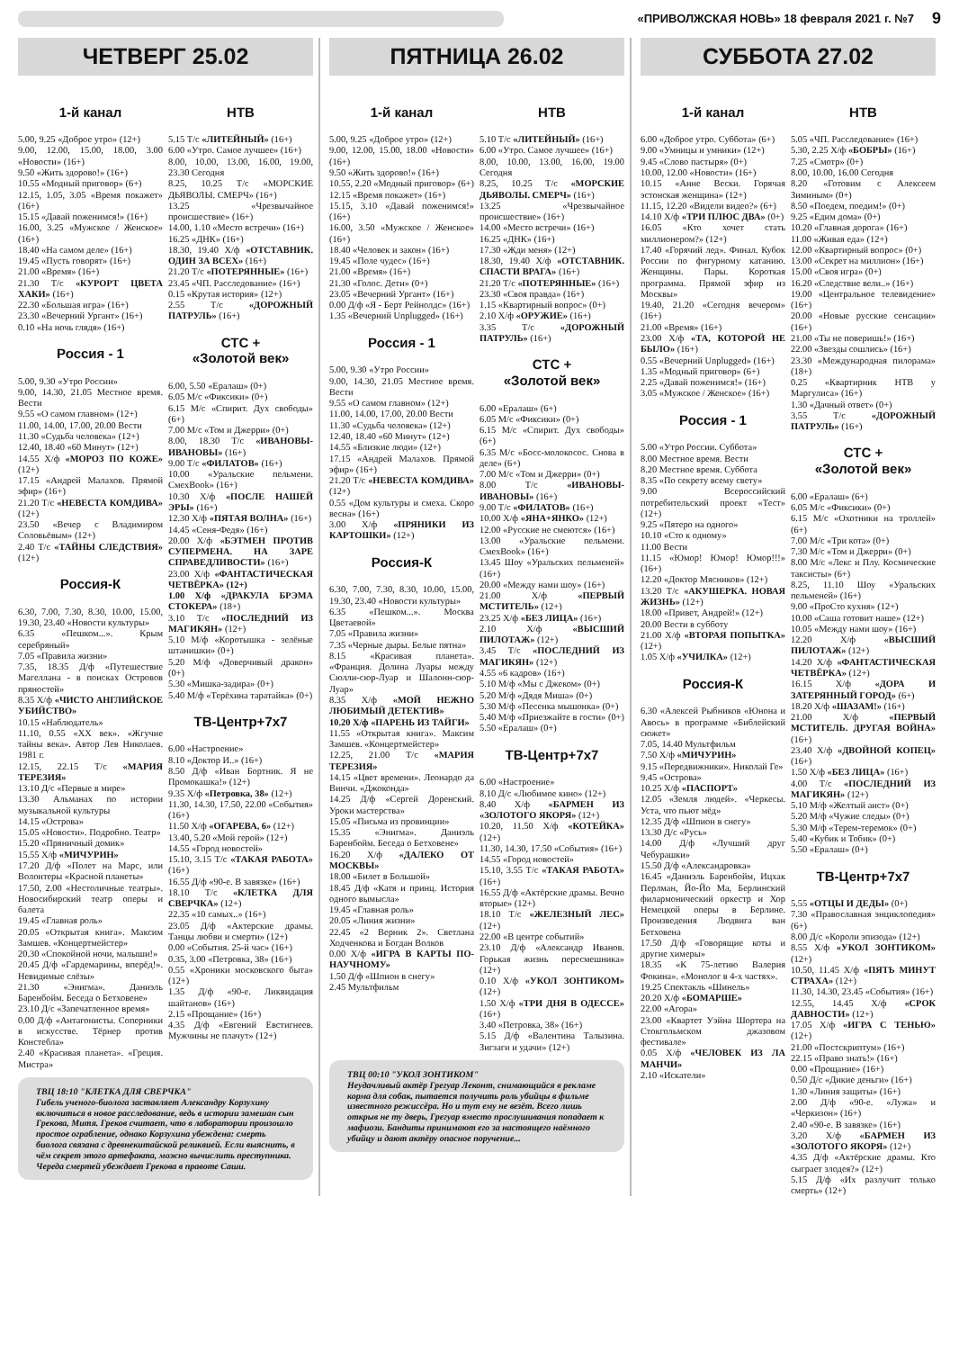«ПРИВОЛЖСКАЯ НОВЬ» 18 февраля 2021 г. №7
9
ЧЕТВЕРГ 25.02
1-й канал
5.00, 9.25 «Доброе утро» (12+)
9.00, 12.00, 15.00, 18.00, 3.00 «Новости» (16+)
9.50 «Жить здорово!» (16+)
10.55 «Модный приговор» (6+)
12.15, 1.05, 3.05 «Время покажет» (16+)
15.15 «Давай поженимся!» (16+)
16.00, 3.25 «Мужское / Женское» (16+)
18.40 «На самом деле» (16+)
19.45 «Пусть говорят» (16+)
21.00 «Время» (16+)
21.30 Т/с «КУРОРТ ЦВЕТА ХАКИ» (16+)
22.30 «Большая игра» (16+)
23.30 «Вечерний Ургант» (16+)
0.10 «На ночь глядя» (16+)
Россия - 1
5.00, 9.30 «Утро России»
9.00, 14.30, 21.05 Местное время. Вести
9.55 «О самом главном» (12+)
11.00, 14.00, 17.00, 20.00 Вести
11.30 «Судьба человека» (12+)
12.40, 18.40 «60 Минут» (12+)
14.55 Х/ф «МОРОЗ ПО КОЖЕ» (12+)
17.15 «Андрей Малахов. Прямой эфир» (16+)
21.20 Т/с «НЕВЕСТА КОМДИВА» (12+)
23.50 «Вечер с Владимиром Соловьёвым» (12+)
2.40 Т/с «ТАЙНЫ СЛЕДСТВИЯ» (12+)
Россия-К
6.30, 7.00, 7.30, 8.30, 10.00, 15.00, 19.30, 23.40 «Новости культуры»
6.35 «Пешком...». Крым серебряный»
7.05 «Правила жизни»
7.35, 18.35 Д/ф «Путешествие Магеллана - в поисках Островов пряностей»
8.35 Х/ф «ЧИСТО АНГЛИЙСКОЕ УБИЙСТВО»
10.15 «Наблюдатель»
11.10, 0.55 «ХХ век». «Жгучие тайны века». Автор Лев Николаев. 1981 г.
12.15, 22.15 Т/с «МАРИЯ ТЕРЕЗИЯ»
13.10 Д/с «Первые в мире»
13.30 Альманах по истории музыкальной культуры
14.15 «Острова»
15.05 «Новости». Подробно. Театр»
15.20 «Пряничный домик»
15.55 Х/ф «МИЧУРИН»
17.20 Д/ф «Полет на Марс, или Волонтеры «Красной планеты»
17.50, 2.00 «Нестоличные театры». Новосибирский театр оперы и балета
19.45 «Главная роль»
20.05 «Открытая книга». Максим Замшев. «Концертмейстер»
20.30 «Спокойной ночи, малыши!»
20.45 Д/ф «Гардемарины, вперёд!». Невидимые слёзы»
21.30 «Энигма». Даниэль Баренбойм. Беседа о Бетховене»
23.10 Д/с «Запечатленное время»
0.00 Д/ф «Антагонисты. Соперники в искусстве. Тёрнер против Констебла»
2.40 «Красивая планета». «Греция. Мистра»
НТВ
5.15 Т/с «ЛИТЕЙНЫЙ» (16+)
6.00 «Утро. Самое лучшее» (16+)
8.00, 10.00, 13.00, 16.00, 19.00, 23.30 Сегодня
8.25, 10.25 Т/с «МОРСКИЕ ДЬЯВОЛЫ. СМЕРЧ» (16+)
13.25 «Чрезвычайное происшествие» (16+)
14.00, 1.10 «Место встречи» (16+)
16.25 «ДНК» (16+)
18.30, 19.40 Х/ф «ОТСТАВНИК. ОДИН ЗА ВСЕХ» (16+)
21.20 Т/с «ПОТЕРЯННЫЕ» (16+)
23.45 «ЧП. Расследование» (16+)
0.15 «Крутая история» (12+)
2.55 Т/с «ДОРОЖНЫЙ ПАТРУЛЬ» (16+)
СТС +
«Золотой век»
6.00, 5.50 «Ералаш» (0+)
6.05 М/с «Фиксики» (0+)
6.15 М/с «Спирит. Дух свободы» (6+)
7.00 М/с «Том и Джерри» (0+)
8.00, 18.30 Т/с «ИВАНОВЫ-ИВАНОВЫ» (16+)
9.00 Т/с «ФИЛАТОВ» (16+)
10.00 «Уральские пельмени. СмехBook» (16+)
10.30 Х/ф «ПОСЛЕ НАШЕЙ ЭРЫ» (16+)
12.30 Х/ф «ПЯТАЯ ВОЛНА» (16+)
14.45 «Сеня-Федя» (16+)
20.00 Х/ф «БЭТМЕН ПРОТИВ СУПЕРМЕНА. НА ЗАРЕ СПРАВЕДЛИВОСТИ» (16+)
23.00 Х/ф «ФАНТАСТИЧЕСКАЯ ЧЕТВЁРКА» (12+)
1.00 Х/ф «ДРАКУЛА БРЭМА СТОКЕРА» (18+)
3.10 Т/с «ПОСЛЕДНИЙ ИЗ МАГИКЯН» (12+)
5.10 М/ф «Коротышка - зелёные штанишки» (0+)
5.20 М/ф «Доверчивый дракон» (0+)
5.30 «Мишка-задира» (0+)
5.40 М/ф «Терёхина таратайка» (0+)
ТВ-Центр+7х7
6.00 «Настроение»
8.10 «Доктор И..» (16+)
8.50 Д/ф «Иван Бортник. Я не Промокашка!» (12+)
9.35 Х/ф «Петровка, 38» (12+)
11.30, 14.30, 17.50, 22.00 «События» (16+)
11.50 Х/ф «ОГАРЕВА, 6» (12+)
13.40, 5.20 «Мой герой» (12+)
14.55 «Город новостей»
15.10, 3.15 Т/с «ТАКАЯ РАБОТА» (16+)
16.55 Д/ф «90-е. В завязке» (16+)
18.10 Т/с «КЛЕТКА ДЛЯ СВЕРЧКА» (12+)
22.35 «10 самых..» (16+)
23.05 Д/ф «Актерские драмы. Танцы любви и смерти» (12+)
0.00 «События. 25-й час» (16+)
0.35, 3.00 «Петровка, 38» (16+)
0.55 «Хроники московского быта» (12+)
1.35 Д/ф «90-е. Ликвидация шайтанов» (16+)
2.15 «Прощание» (16+)
4.35 Д/ф «Евгений Евстигнеев. Мужчины не плачут» (12+)
ТВЦ 18:10 "КЛЕТКА ДЛЯ СВЕРЧКА"
Гибель ученого-биолога заставляет Александру Корзухину включиться в новое расследование, ведь в истории замешан сын Грекова, Митя. Греков считает, что в лаборатории произошло простое ограбление, однако Корзухина убеждена: смерть биолога связана с древнекитайской реликвией. Если выяснить, в чём секрет этого артефакта, можно вычислить преступника. Череда смертей убеждает Грекова в правоте Саши.
ПЯТНИЦА 26.02
1-й канал
5.00, 9.25 «Доброе утро» (12+)
9.00, 12.00, 15.00, 18.00 «Новости» (16+)
9.50 «Жить здорово!» (16+)
10.55, 2.20 «Модный приговор» (6+)
12.15 «Время покажет» (16+)
15.15, 3.10 «Давай поженимся!» (16+)
16.00, 3.50 «Мужское / Женское» (16+)
18.40 «Человек и закон» (16+)
19.45 «Поле чудес» (16+)
21.00 «Время» (16+)
21.30 «Голос. Дети» (0+)
23.05 «Вечерний Ургант» (16+)
0.00 Д/ф «Я - Берт Рейнолдс» (16+)
1.35 «Вечерний Unplugged» (16+)
Россия - 1
5.00, 9.30 «Утро России»
9.00, 14.30, 21.05 Местное время. Вести
9.55 «О самом главном» (12+)
11.00, 14.00, 17.00, 20.00 Вести
11.30 «Судьба человека» (12+)
12.40, 18.40 «60 Минут» (12+)
14.55 «Близкие люди» (12+)
17.15 «Андрей Малахов. Прямой эфир» (16+)
21.20 Т/с «НЕВЕСТА КОМДИВА» (12+)
0.55 «Дом культуры и смеха. Скоро весна» (16+)
3.00 Х/ф «ПРЯНИКИ ИЗ КАРТОШКИ» (12+)
Россия-К
6.30, 7.00, 7.30, 8.30, 10.00, 15.00, 19.30, 23.40 «Новости культуры»
6.35 «Пешком...». Москва Цветаевой»
7.05 «Правила жизни»
7.35 «Черные дыры. Белые пятна»
8.15 «Красивая планета». «Франция. Долина Луары между Сюлли-сюр-Луар и Шалонн-сюр-Луар»
8.35 Х/ф «МОЙ НЕЖНО ЛЮБИМЫЙ ДЕТЕКТИВ»
10.20 Х/ф «ПАРЕНЬ ИЗ ТАЙГИ»
11.55 «Открытая книга». Максим Замшев. «Концертмейстер»
12.25, 21.00 Т/с «МАРИЯ ТЕРЕЗИЯ»
14.15 «Цвет времени». Леонардо да Винчи. «Джоконда»
14.25 Д/ф «Сергей Доренский. Уроки мастерства»
15.05 «Письма из провинции»
15.35 «Энигма». Даниэль Баренбойм. Беседа о Бетховене»
16.20 Х/ф «ДАЛЕКО ОТ МОСКВЫ»
18.00 «Билет в Большой»
18.45 Д/ф «Катя и принц. История одного вымысла»
19.45 «Главная роль»
20.05 «Линия жизни»
22.45 «2 Верник 2». Светлана Ходченкова и Богдан Волков
0.00 Х/ф «ИГРА В КАРТЫ ПО-НАУЧНОМУ»
1.50 Д/ф «Шпион в снегу»
2.45 Мультфильм
НТВ
5.10 Т/с «ЛИТЕЙНЫЙ» (16+)
6.00 «Утро. Самое лучшее» (16+)
8.00, 10.00, 13.00, 16.00, 19.00 Сегодня
8.25, 10.25 Т/с «МОРСКИЕ ДЬЯВОЛЫ. СМЕРЧ» (16+)
13.25 «Чрезвычайное происшествие» (16+)
14.00 «Место встречи» (16+)
16.25 «ДНК» (16+)
17.30 «Жди меня» (12+)
18.30, 19.40 Х/ф «ОТСТАВНИК. СПАСТИ ВРАГА» (16+)
21.20 Т/с «ПОТЕРЯННЫЕ» (16+)
23.30 «Своя правда» (16+)
1.15 «Квартирный вопрос» (0+)
2.10 Х/ф «ОРУЖИЕ» (16+)
3.35 Т/с «ДОРОЖНЫЙ ПАТРУЛЬ» (16+)
СТС +
«Золотой век»
6.00 «Ералаш» (6+)
6.05 М/с «Фиксики» (0+)
6.15 М/с «Спирит. Дух свободы» (6+)
6.35 М/с «Босс-молокосос. Снова в деле» (6+)
7.00 М/с «Том и Джерри» (0+)
8.00 Т/с «ИВАНОВЫ-ИВАНОВЫ» (16+)
9.00 Т/с «ФИЛАТОВ» (16+)
10.00 Х/ф «ЯНА+ЯНКО» (12+)
12.00 «Русские не смеются» (16+)
13.00 «Уральские пельмени. СмехBook» (16+)
13.45 Шоу «Уральских пельменей» (16+)
20.00 «Между нами шоу» (16+)
21.00 Х/ф «ПЕРВЫЙ МСТИТЕЛЬ» (12+)
23.25 Х/ф «БЕЗ ЛИЦА» (16+)
2.10 Х/ф «ВЫСШИЙ ПИЛОТАЖ» (12+)
3.45 Т/с «ПОСЛЕДНИЙ ИЗ МАГИКЯН» (12+)
4.55 «6 кадров» (16+)
5.10 М/ф «Мы с Джеком» (0+)
5.20 М/ф «Дядя Миша» (0+)
5.30 М/ф «Песенка мышонка» (0+)
5.40 М/ф «Приезжайте в гости» (0+)
5.50 «Ералаш» (0+)
ТВ-Центр+7х7
6.00 «Настроение»
8.10 Д/с «Любимое кино» (12+)
8.40 Х/ф «БАРМЕН ИЗ «ЗОЛОТОГО ЯКОРЯ» (12+)
10.20, 11.50 Х/ф «КОТЕЙКА» (12+)
11.30, 14.30, 17.50 «События» (16+)
14.55 «Город новостей»
15.10, 3.55 Т/с «ТАКАЯ РАБОТА» (16+)
16.55 Д/ф «Актёрские драмы. Вечно вторые» (12+)
18.10 Т/с «ЖЕЛЕЗНЫЙ ЛЕС» (12+)
22.00 «В центре событий»
23.10 Д/ф «Александр Иванов. Горькая жизнь пересмешника» (12+)
0.10 Х/ф «УКОЛ ЗОНТИКОМ» (12+)
1.50 Х/ф «ТРИ ДНЯ В ОДЕССЕ» (16+)
3.40 «Петровка, 38» (16+)
5.15 Д/ф «Валентина Талызина. Зигзаги и удачи» (12+)
ТВЦ 00:10 "УКОЛ ЗОНТИКОМ"
Неудачливый актёр Грегуар Леконт, снимающийся в рекламе корма для собак, пытается получить роль убийцы в фильме известного режиссёра. Но и тут ему не везёт. Всего лишь открыв не ту дверь, Грегуар вместо прослушивания попадает к мафиози. Бандиты принимают его за настоящего наёмного убийцу и дают актёру опасное поручение...
СУББОТА 27.02
1-й канал
6.00 «Доброе утро. Суббота» (6+)
9.00 «Умницы и умники» (12+)
9.45 «Слово пастыря» (0+)
10.00, 12.00 «Новости» (16+)
10.15 «Анне Вески. Горячая эстонская женщина» (12+)
11.15, 12.20 «Видели видео?» (6+)
14.10 Х/ф «ТРИ ПЛЮС ДВА» (0+)
16.05 «Кто хочет стать миллионером?» (12+)
17.40 «Горячий лед». Финал. Кубок России по фигурному катанию. Женщины. Пары. Короткая программа. Прямой эфир из Москвы»
19.40, 21.20 «Сегодня вечером» (16+)
21.00 «Время» (16+)
23.00 Х/ф «ТА, КОТОРОЙ НЕ БЫЛО» (16+)
0.55 «Вечерний Unplugged» (16+)
1.35 «Модный приговор» (6+)
2.25 «Давай поженимся!» (16+)
3.05 «Мужское / Женское» (16+)
Россия - 1
5.00 «Утро России. Суббота»
8.00 Местное время. Вести
8.20 Местное время. Суббота
8.35 «По секрету всему свету»
9.00 Всероссийский потребительский проект «Тест» (12+)
9.25 «Пятеро на одного»
10.10 «Сто к одному»
11.00 Вести
11.15 «Юмор! Юмор! Юмор!!!» (16+)
12.20 «Доктор Мясников» (12+)
13.20 Т/с «АКУШЕРКА. НОВАЯ ЖИЗНЬ» (12+)
18.00 «Привет, Андрей!» (12+)
20.00 Вести в субботу
21.00 Х/ф «ВТОРАЯ ПОПЫТКА» (12+)
1.05 Х/ф «УЧИЛКА» (12+)
Россия-К
6.30 «Алексей Рыбников «Юнона и Авось» в программе «Библейский сюжет»
7.05, 14.40 Мультфильм
7.50 Х/ф «МИЧУРИН»
9.15 «Передвижники». Николай Ге»
9.45 «Острова»
10.25 Х/ф «ПАСПОРТ»
12.05 «Земля людей». «Черкесы. Уста, что пьют мёд»
12.35 Д/ф «Шпион в снегу»
13.30 Д/с «Русь»
14.00 Д/ф «Лучший друг Чебурашки»
15.50 Д/ф «Александровка»
16.45 «Даниэль Баренбойм, Ицхак Перлман, Йо-Йо Ма, Берлинский филармонический оркестр и Хор Немецкой оперы в Берлине. Произведения Людвига ван Бетховена
17.50 Д/ф «Говорящие коты и другие химеры»
18.35 «К 75-летию Валерия Фокина». «Монолог в 4-х частях».
19.25 Спектакль «Шинель»
20.20 Х/ф «БОМАРШЕ»
22.00 «Агора»
23.00 «Квартет Уэйна Шортера на Стокгольмском джазовом фестивале»
0.05 Х/ф «ЧЕЛОВЕК ИЗ ЛА МАНЧИ»
2.10 «Искатели»
НТВ
5.05 «ЧП. Расследование» (16+)
5.30, 2.25 Х/ф «БОБРЫ» (16+)
7.25 «Смотр» (0+)
8.00, 10.00, 16.00 Сегодня
8.20 «Готовим с Алексеем Зиминым» (0+)
8.50 «Поедем, поедим!» (0+)
9.25 «Едим дома» (0+)
10.20 «Главная дорога» (16+)
11.00 «Живая еда» (12+)
12.00 «Квартирный вопрос» (0+)
13.00 «Секрет на миллион» (16+)
15.00 «Своя игра» (0+)
16.20 «Следствие вели..» (16+)
19.00 «Центральное телевидение» (16+)
20.00 «Новые русские сенсации» (16+)
21.00 «Ты не поверишь!» (16+)
22.00 «Звезды сошлись» (16+)
23.30 «Международная пилорама» (18+)
0.25 «Квартирник НТВ у Маргулиса» (16+)
1.30 «Дачный ответ» (0+)
3.55 Т/с «ДОРОЖНЫЙ ПАТРУЛЬ» (16+)
СТС +
«Золотой век»
6.00 «Ералаш» (6+)
6.05 М/с «Фиксики» (0+)
6.15 М/с «Охотники на троллей» (6+)
7.00 М/с «Три кота» (0+)
7.30 М/с «Том и Джерри» (0+)
8.00 М/с «Лекс и Плу. Космические таксисты» (6+)
8.25, 11.10 Шоу «Уральских пельменей» (16+)
9.00 «ПроСто кухня» (12+)
10.00 «Саша готовит наше» (12+)
10.05 «Между нами шоу» (16+)
12.20 Х/ф «ВЫСШИЙ ПИЛОТАЖ» (12+)
14.20 Х/ф «ФАНТАСТИЧЕСКАЯ ЧЕТВЁРКА» (12+)
16.15 Х/ф «ДОРА И ЗАТЕРЯННЫЙ ГОРОД» (6+)
18.20 Х/ф «ШАЗАМ!» (16+)
21.00 Х/ф «ПЕРВЫЙ МСТИТЕЛЬ. ДРУГАЯ ВОЙНА» (16+)
23.40 Х/ф «ДВОЙНОЙ КОПЕЦ» (16+)
1.50 Х/ф «БЕЗ ЛИЦА» (16+)
4.00 Т/с «ПОСЛЕДНИЙ ИЗ МАГИКЯН» (12+)
5.10 М/ф «Желтый аист» (0+)
5.20 М/ф «Чужие следы» (0+)
5.30 М/ф «Терем-теремок» (0+)
5.40 «Кубик и Тобик» (0+)
5.50 «Ералаш» (0+)
ТВ-Центр+7х7
5.55 «ОТЦЫ И ДЕДЫ» (0+)
7.30 «Православная энциклопедия» (6+)
8.00 Д/с «Короли эпизода» (12+)
8.55 Х/ф «УКОЛ ЗОНТИКОМ» (12+)
10.50, 11.45 Х/ф «ПЯТЬ МИНУТ СТРАХА» (12+)
11.30, 14.30, 23.45 «События» (16+)
12.55, 14.45 Х/ф «СРОК ДАВНОСТИ» (12+)
17.05 Х/ф «ИГРА С ТЕНЬЮ» (12+)
21.00 «Постскриптум» (16+)
22.15 «Право знать!» (16+)
0.00 «Прощание» (16+)
0.50 Д/с «Дикие деньги» (16+)
1.30 «Линия защиты» (16+)
2.00 Д/ф «90-е. «Лужа» и «Черкизон» (16+)
2.40 «90-е. В завязке» (16+)
3.20 Х/ф «БАРМЕН ИЗ «ЗОЛОТОГО ЯКОРЯ» (12+)
4.35 Д/ф «Актёрские драмы. Кто сыграет злодея?» (12+)
5.15 Д/ф «Их разлучит только смерть» (12+)